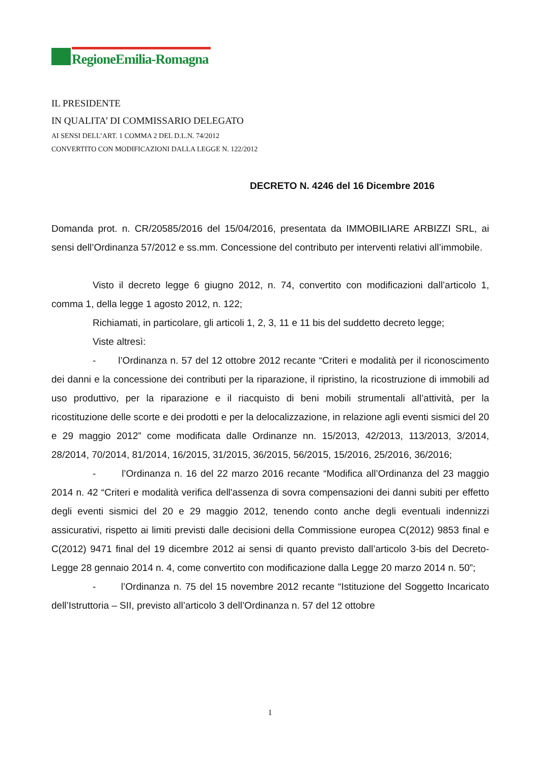RegioneEmilia-Romagna
IL PRESIDENTE
IN QUALITA’ DI COMMISSARIO DELEGATO
AI SENSI DELL’ART. 1 COMMA 2 DEL D.L.N. 74/2012
CONVERTITO CON MODIFICAZIONI DALLA LEGGE N. 122/2012
DECRETO N. 4246 del 16 Dicembre 2016
Domanda prot. n. CR/20585/2016 del 15/04/2016, presentata da IMMOBILIARE ARBIZZI SRL, ai sensi dell’Ordinanza 57/2012 e ss.mm. Concessione del contributo per interventi relativi all’immobile.
Visto il decreto legge 6 giugno 2012, n. 74, convertito con modificazioni dall’articolo 1, comma 1, della legge 1 agosto 2012, n. 122;
Richiamati, in particolare, gli articoli 1, 2, 3, 11 e 11 bis del suddetto decreto legge;
Viste altresì:
- l’Ordinanza n. 57 del 12 ottobre 2012 recante “Criteri e modalità per il riconoscimento dei danni e la concessione dei contributi per la riparazione, il ripristino, la ricostruzione di immobili ad uso produttivo, per la riparazione e il riacquisto di beni mobili strumentali all’attività, per la ricostituzione delle scorte e dei prodotti e per la delocalizzazione, in relazione agli eventi sismici del 20 e 29 maggio 2012” come modificata dalle Ordinanze nn. 15/2013, 42/2013, 113/2013, 3/2014, 28/2014, 70/2014, 81/2014, 16/2015, 31/2015, 36/2015, 56/2015, 15/2016, 25/2016, 36/2016;
- l’Ordinanza n. 16 del 22 marzo 2016 recante “Modifica all’Ordinanza del 23 maggio 2014 n. 42 “Criteri e modalità verifica dell'assenza di sovra compensazioni dei danni subiti per effetto degli eventi sismici del 20 e 29 maggio 2012, tenendo conto anche degli eventuali indennizzi assicurativi, rispetto ai limiti previsti dalle decisioni della Commissione europea C(2012) 9853 final e C(2012) 9471 final del 19 dicembre 2012 ai sensi di quanto previsto dall’articolo 3-bis del Decreto-Legge 28 gennaio 2014 n. 4, come convertito con modificazione dalla Legge 20 marzo 2014 n. 50”;
- l’Ordinanza n. 75 del 15 novembre 2012 recante “Istituzione del Soggetto Incaricato dell’Istruttoria – SII, previsto all’articolo 3 dell’Ordinanza n. 57 del 12 ottobre
1